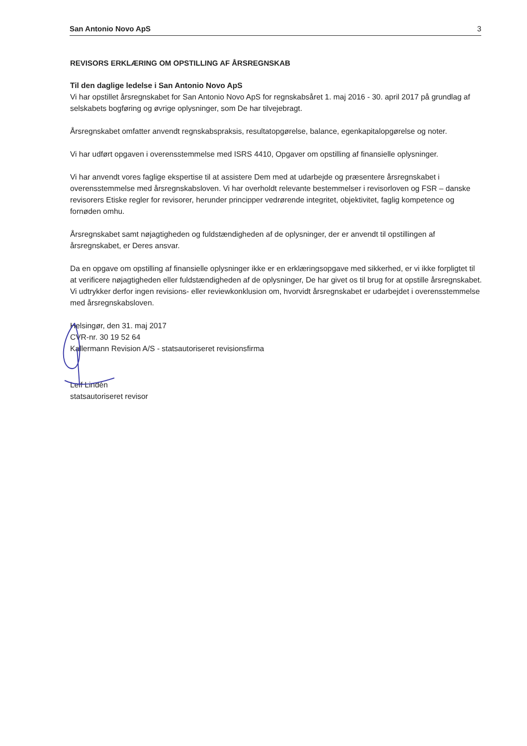San Antonio Novo ApS 3
REVISORS ERKLÆRING OM OPSTILLING AF ÅRSREGNSKAB
Til den daglige ledelse i San Antonio Novo ApS
Vi har opstillet årsregnskabet for San Antonio Novo ApS for regnskabsåret 1. maj 2016 - 30. april 2017 på grundlag af selskabets bogføring og øvrige oplysninger, som De har tilvejebragt.
Årsregnskabet omfatter anvendt regnskabspraksis, resultatopgørelse, balance, egenkapitalopgørelse og noter.
Vi har udført opgaven i overensstemmelse med ISRS 4410, Opgaver om opstilling af finansielle oplysninger.
Vi har anvendt vores faglige ekspertise til at assistere Dem med at udarbejde og præsentere årsregnskabet i overensstemmelse med årsregnskabsloven. Vi har overholdt relevante bestemmelser i revisorloven og FSR – danske revisorers Etiske regler for revisorer, herunder principper vedrørende integritet, objektivitet, faglig kompetence og fornøden omhu.
Årsregnskabet samt nøjagtigheden og fuldstændigheden af de oplysninger, der er anvendt til opstillingen af årsregnskabet, er Deres ansvar.
Da en opgave om opstilling af finansielle oplysninger ikke er en erklæringsopgave med sikkerhed, er vi ikke forpligtet til at verificere nøjagtigheden eller fuldstændigheden af de oplysninger, De har givet os til brug for at opstille årsregnskabet. Vi udtrykker derfor ingen revisions- eller reviewkonklusion om, hvorvidt årsregnskabet er udarbejdet i overensstemmelse med årsregnskabsloven.
Helsingør, den 31. maj 2017
CVR-nr. 30 19 52 64
Kallermann Revision A/S - statsautoriseret revisionsfirma
Leif Lindén
statsautoriseret revisor